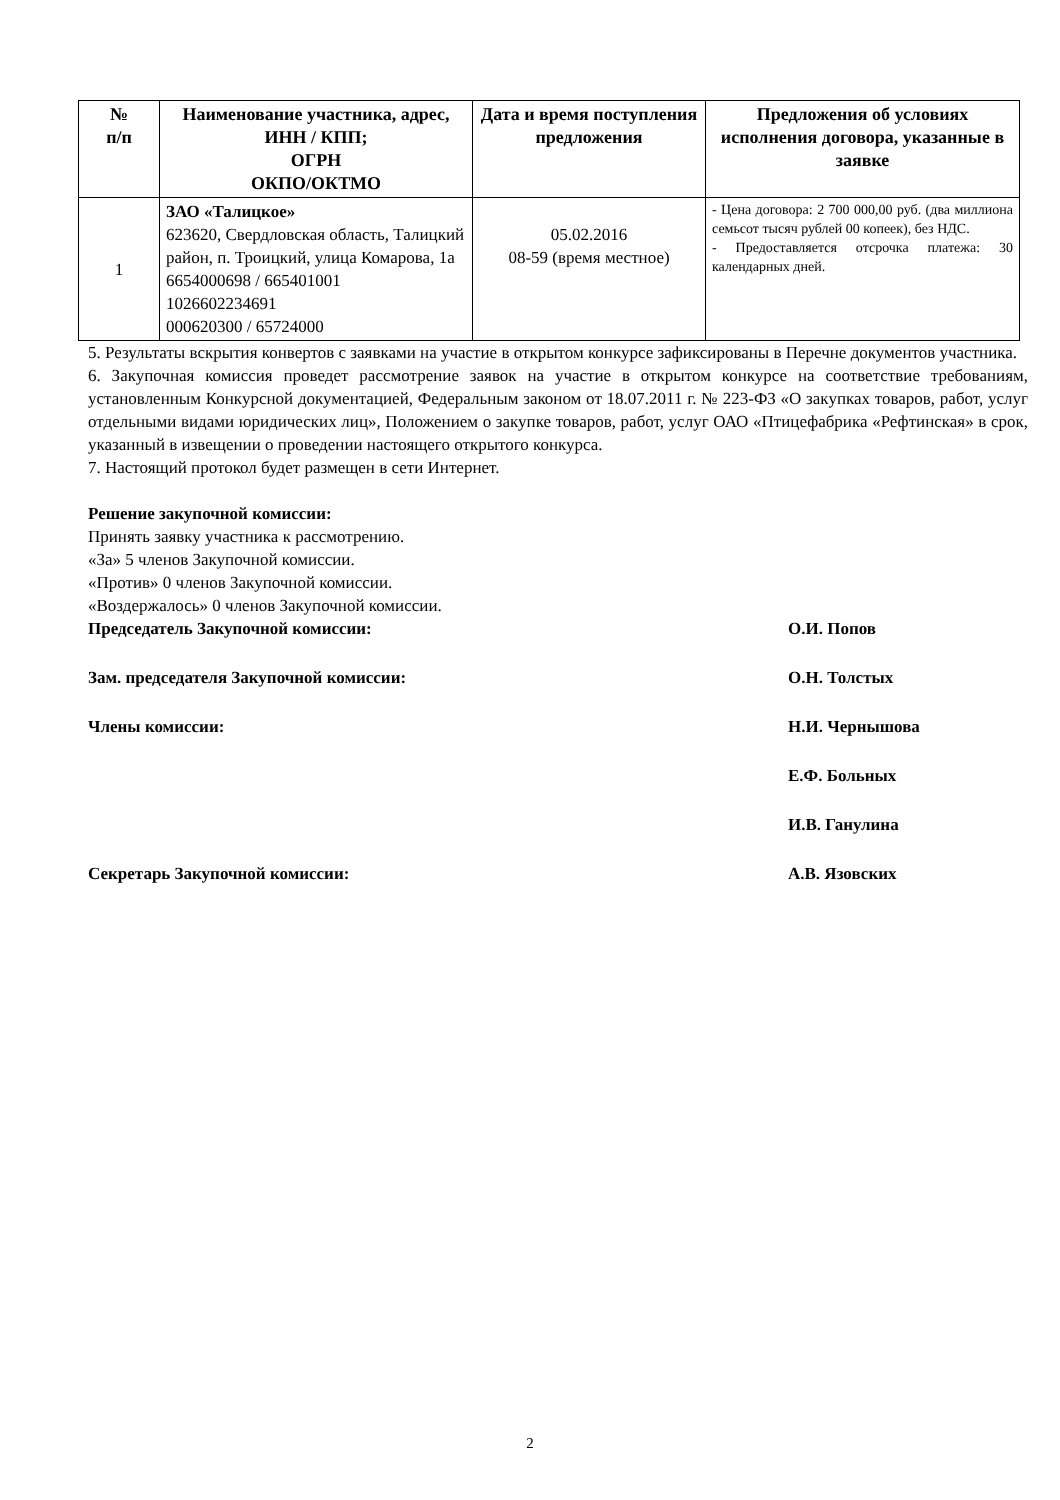| № п/п | Наименование участника, адрес, ИНН / КПП; ОГРН ОКПО/ОКТМО | Дата и время поступления предложения | Предложения об условиях исполнения договора, указанные в заявке |
| --- | --- | --- | --- |
| 1 | ЗАО «Талицкое» 623620, Свердловская область, Талицкий район, п. Троицкий, улица Комарова, 1а 6654000698 / 665401001 1026602234691 000620300 / 65724000 | 05.02.2016 08-59 (время местное) | - Цена договора: 2 700 000,00 руб. (два миллиона семьсот тысяч рублей 00 копеек), без НДС. - Предоставляется отсрочка платежа: 30 календарных дней. |
5. Результаты вскрытия конвертов с заявками на участие в открытом конкурсе зафиксированы в Перечне документов участника.
6. Закупочная комиссия проведет рассмотрение заявок на участие в открытом конкурсе на соответствие требованиям, установленным Конкурсной документацией, Федеральным законом от 18.07.2011 г. № 223-ФЗ «О закупках товаров, работ, услуг отдельными видами юридических лиц», Положением о закупке товаров, работ, услуг ОАО «Птицефабрика «Рефтинская» в срок, указанный в извещении о проведении настоящего открытого конкурса.
7. Настоящий протокол будет размещен в сети Интернет.
Решение закупочной комиссии:
Принять заявку участника к рассмотрению.
«За» 5 членов Закупочной комиссии.
«Против» 0 членов Закупочной комиссии.
«Воздержалось» 0 членов Закупочной комиссии.
Председатель Закупочной комиссии: О.И. Попов
Зам. председателя Закупочной комиссии: О.Н. Толстых
Члены комиссии: Н.И. Чернышова
Е.Ф. Больных
И.В. Ганулина
Секретарь Закупочной комиссии: А.В. Язовских
2